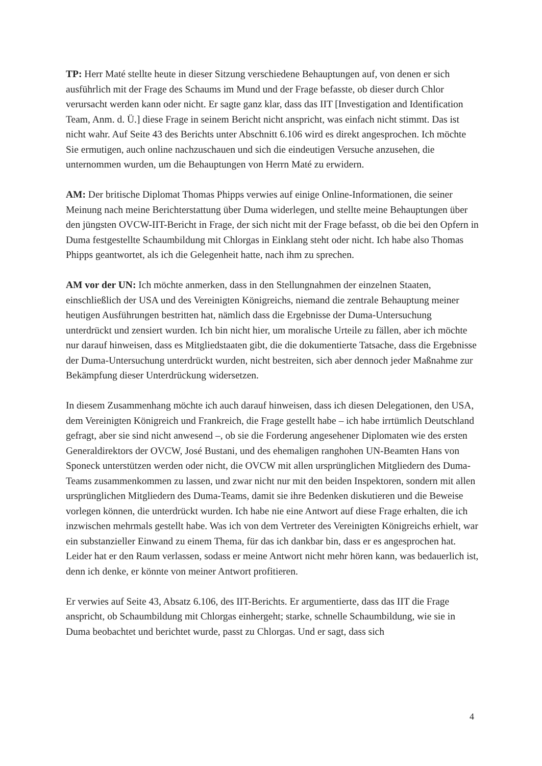TP: Herr Maté stellte heute in dieser Sitzung verschiedene Behauptungen auf, von denen er sich ausführlich mit der Frage des Schaums im Mund und der Frage befasste, ob dieser durch Chlor verursacht werden kann oder nicht. Er sagte ganz klar, dass das IIT [Investigation and Identification Team, Anm. d. Ü.] diese Frage in seinem Bericht nicht anspricht, was einfach nicht stimmt. Das ist nicht wahr. Auf Seite 43 des Berichts unter Abschnitt 6.106 wird es direkt angesprochen. Ich möchte Sie ermutigen, auch online nachzuschauen und sich die eindeutigen Versuche anzusehen, die unternommen wurden, um die Behauptungen von Herrn Maté zu erwidern.
AM: Der britische Diplomat Thomas Phipps verwies auf einige Online-Informationen, die seiner Meinung nach meine Berichterstattung über Duma widerlegen, und stellte meine Behauptungen über den jüngsten OVCW-IIT-Bericht in Frage, der sich nicht mit der Frage befasst, ob die bei den Opfern in Duma festgestellte Schaumbildung mit Chlorgas in Einklang steht oder nicht. Ich habe also Thomas Phipps geantwortet, als ich die Gelegenheit hatte, nach ihm zu sprechen.
AM vor der UN: Ich möchte anmerken, dass in den Stellungnahmen der einzelnen Staaten, einschließlich der USA und des Vereinigten Königreichs, niemand die zentrale Behauptung meiner heutigen Ausführungen bestritten hat, nämlich dass die Ergebnisse der Duma-Untersuchung unterdrückt und zensiert wurden. Ich bin nicht hier, um moralische Urteile zu fällen, aber ich möchte nur darauf hinweisen, dass es Mitgliedstaaten gibt, die die dokumentierte Tatsache, dass die Ergebnisse der Duma-Untersuchung unterdrückt wurden, nicht bestreiten, sich aber dennoch jeder Maßnahme zur Bekämpfung dieser Unterdrückung widersetzen.
In diesem Zusammenhang möchte ich auch darauf hinweisen, dass ich diesen Delegationen, den USA, dem Vereinigten Königreich und Frankreich, die Frage gestellt habe – ich habe irrtümlich Deutschland gefragt, aber sie sind nicht anwesend –, ob sie die Forderung angesehener Diplomaten wie des ersten Generaldirektors der OVCW, José Bustani, und des ehemaligen ranghohen UN-Beamten Hans von Sponeck unterstützen werden oder nicht, die OVCW mit allen ursprünglichen Mitgliedern des Duma-Teams zusammenkommen zu lassen, und zwar nicht nur mit den beiden Inspektoren, sondern mit allen ursprünglichen Mitgliedern des Duma-Teams, damit sie ihre Bedenken diskutieren und die Beweise vorlegen können, die unterdrückt wurden. Ich habe nie eine Antwort auf diese Frage erhalten, die ich inzwischen mehrmals gestellt habe. Was ich von dem Vertreter des Vereinigten Königreichs erhielt, war ein substanzieller Einwand zu einem Thema, für das ich dankbar bin, dass er es angesprochen hat. Leider hat er den Raum verlassen, sodass er meine Antwort nicht mehr hören kann, was bedauerlich ist, denn ich denke, er könnte von meiner Antwort profitieren.
Er verwies auf Seite 43, Absatz 6.106, des IIT-Berichts. Er argumentierte, dass das IIT die Frage anspricht, ob Schaumbildung mit Chlorgas einhergeht; starke, schnelle Schaumbildung, wie sie in Duma beobachtet und berichtet wurde, passt zu Chlorgas. Und er sagt, dass sich
4